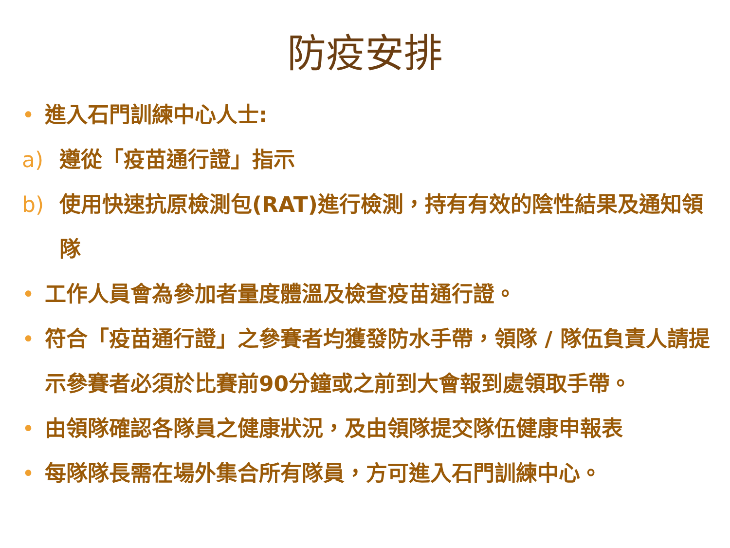防疫安排
• 進入石門訓練中心人士:
a) 遵從「疫苗通行證」指示
b) 使用快速抗原檢測包(RAT)進行檢測，持有有效的陰性結果及通知領隊
• 工作人員會為參加者量度體溫及檢查疫苗通行證。
• 符合「疫苗通行證」之參賽者均獲發防水手帶，領隊 / 隊伍負責人請提示參賽者必須於比賽前90分鐘或之前到大會報到處領取手帶。
• 由領隊確認各隊員之健康狀況，及由領隊提交隊伍健康申報表
• 每隊隊長需在場外集合所有隊員，方可進入石門訓練中心。